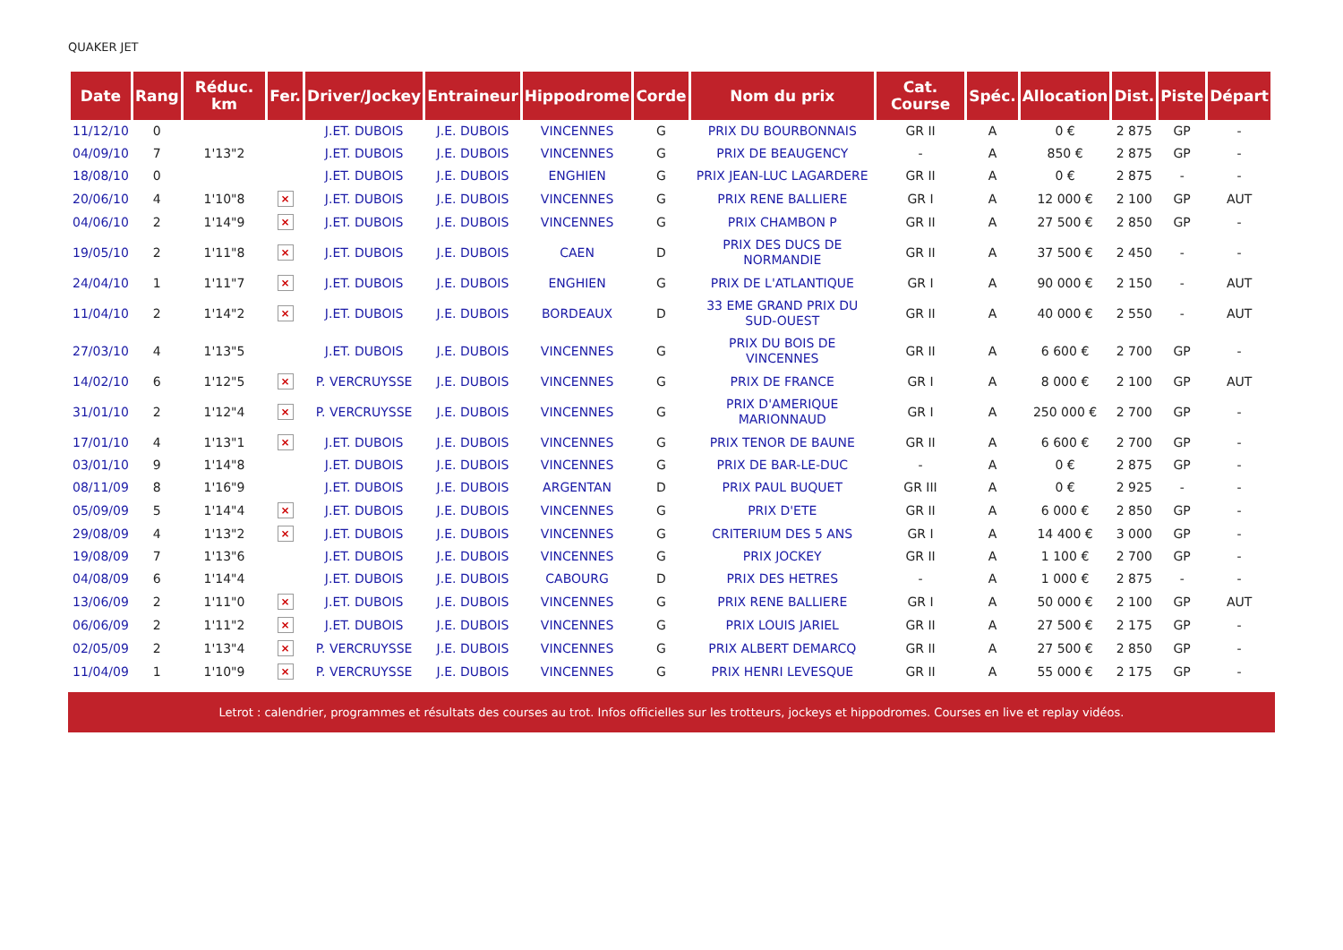QUAKER JET
| Date | Rang | Réduc. km | Fer. | Driver/Jockey | Entraineur | Hippodrome | Corde | Nom du prix | Cat. Course | Spéc. | Allocation | Dist. | Piste | Départ |
| --- | --- | --- | --- | --- | --- | --- | --- | --- | --- | --- | --- | --- | --- | --- |
| 11/12/10 | 0 | | | J.ET. DUBOIS | J.E. DUBOIS | VINCENNES | G | PRIX DU BOURBONNAIS | GR II | A | 0 € | 2 875 | GP | - |
| 04/09/10 | 7 | 1'13"2 | | J.ET. DUBOIS | J.E. DUBOIS | VINCENNES | G | PRIX DE BEAUGENCY | - | A | 850 € | 2 875 | GP | - |
| 18/08/10 | 0 | | | J.ET. DUBOIS | J.E. DUBOIS | ENGHIEN | G | PRIX JEAN-LUC LAGARDERE | GR II | A | 0 € | 2 875 | - | - |
| 20/06/10 | 4 | 1'10"8 | × | J.ET. DUBOIS | J.E. DUBOIS | VINCENNES | G | PRIX RENE BALLIERE | GR I | A | 12 000 € | 2 100 | GP | AUT |
| 04/06/10 | 2 | 1'14"9 | × | J.ET. DUBOIS | J.E. DUBOIS | VINCENNES | G | PRIX CHAMBON P | GR II | A | 27 500 € | 2 850 | GP | - |
| 19/05/10 | 2 | 1'11"8 | × | J.ET. DUBOIS | J.E. DUBOIS | CAEN | D | PRIX DES DUCS DE NORMANDIE | GR II | A | 37 500 € | 2 450 | - | - |
| 24/04/10 | 1 | 1'11"7 | × | J.ET. DUBOIS | J.E. DUBOIS | ENGHIEN | G | PRIX DE L'ATLANTIQUE | GR I | A | 90 000 € | 2 150 | - | AUT |
| 11/04/10 | 2 | 1'14"2 | × | J.ET. DUBOIS | J.E. DUBOIS | BORDEAUX | D | 33 EME GRAND PRIX DU SUD-OUEST | GR II | A | 40 000 € | 2 550 | - | AUT |
| 27/03/10 | 4 | 1'13"5 | | J.ET. DUBOIS | J.E. DUBOIS | VINCENNES | G | PRIX DU BOIS DE VINCENNES | GR II | A | 6 600 € | 2 700 | GP | - |
| 14/02/10 | 6 | 1'12"5 | × | P. VERCRUYSSE | J.E. DUBOIS | VINCENNES | G | PRIX DE FRANCE | GR I | A | 8 000 € | 2 100 | GP | AUT |
| 31/01/10 | 2 | 1'12"4 | × | P. VERCRUYSSE | J.E. DUBOIS | VINCENNES | G | PRIX D'AMERIQUE MARIONNAUD | GR I | A | 250 000 € | 2 700 | GP | - |
| 17/01/10 | 4 | 1'13"1 | × | J.ET. DUBOIS | J.E. DUBOIS | VINCENNES | G | PRIX TENOR DE BAUNE | GR II | A | 6 600 € | 2 700 | GP | - |
| 03/01/10 | 9 | 1'14"8 | | J.ET. DUBOIS | J.E. DUBOIS | VINCENNES | G | PRIX DE BAR-LE-DUC | - | A | 0 € | 2 875 | GP | - |
| 08/11/09 | 8 | 1'16"9 | | J.ET. DUBOIS | J.E. DUBOIS | ARGENTAN | D | PRIX PAUL BUQUET | GR III | A | 0 € | 2 925 | - | - |
| 05/09/09 | 5 | 1'14"4 | × | J.ET. DUBOIS | J.E. DUBOIS | VINCENNES | G | PRIX D'ETE | GR II | A | 6 000 € | 2 850 | GP | - |
| 29/08/09 | 4 | 1'13"2 | × | J.ET. DUBOIS | J.E. DUBOIS | VINCENNES | G | CRITERIUM DES 5 ANS | GR I | A | 14 400 € | 3 000 | GP | - |
| 19/08/09 | 7 | 1'13"6 | | J.ET. DUBOIS | J.E. DUBOIS | VINCENNES | G | PRIX JOCKEY | GR II | A | 1 100 € | 2 700 | GP | - |
| 04/08/09 | 6 | 1'14"4 | | J.ET. DUBOIS | J.E. DUBOIS | CABOURG | D | PRIX DES HETRES | - | A | 1 000 € | 2 875 | - | - |
| 13/06/09 | 2 | 1'11"0 | × | J.ET. DUBOIS | J.E. DUBOIS | VINCENNES | G | PRIX RENE BALLIERE | GR I | A | 50 000 € | 2 100 | GP | AUT |
| 06/06/09 | 2 | 1'11"2 | × | J.ET. DUBOIS | J.E. DUBOIS | VINCENNES | G | PRIX LOUIS JARIEL | GR II | A | 27 500 € | 2 175 | GP | - |
| 02/05/09 | 2 | 1'13"4 | × | P. VERCRUYSSE | J.E. DUBOIS | VINCENNES | G | PRIX ALBERT DEMARCQ | GR II | A | 27 500 € | 2 850 | GP | - |
| 11/04/09 | 1 | 1'10"9 | × | P. VERCRUYSSE | J.E. DUBOIS | VINCENNES | G | PRIX HENRI LEVESQUE | GR II | A | 55 000 € | 2 175 | GP | - |
Letrot : calendrier, programmes et résultats des courses au trot. Infos officielles sur les trotteurs, jockeys et hippodromes. Courses en live et replay vidéos.